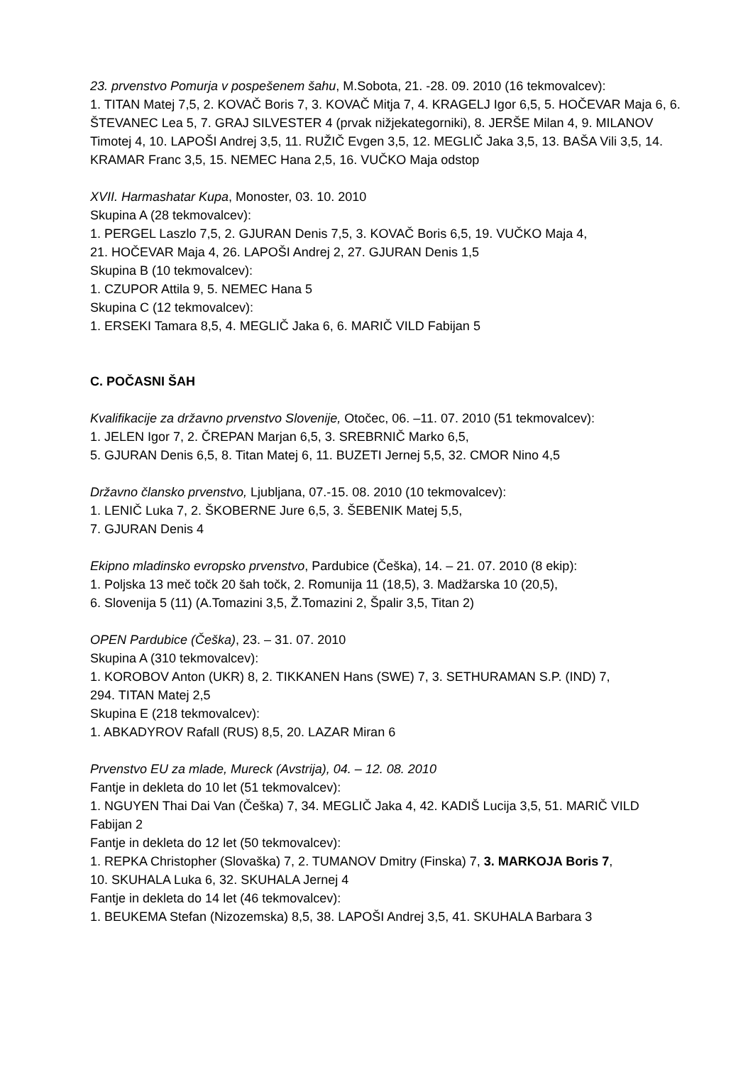23. prvenstvo Pomurja v pospešenem šahu, M.Sobota, 21. -28. 09. 2010 (16 tekmovalcev):
1. TITAN Matej 7,5, 2. KOVAČ Boris 7, 3. KOVAČ Mitja 7, 4. KRAGELJ Igor 6,5, 5. HOČEVAR Maja 6, 6. ŠTEVANEC Lea 5, 7. GRAJ SILVESTER 4 (prvak nižjekategorniki), 8. JERŠE Milan 4, 9. MILANOV Timotej 4, 10. LAPOŠI Andrej 3,5, 11. RUŽIČ Evgen 3,5, 12. MEGLIČ Jaka 3,5, 13. BAŠA Vili 3,5, 14. KRAMAR Franc 3,5, 15. NEMEC Hana 2,5, 16. VUČKO Maja odstop
XVII. Harmashatar Kupa, Monoster, 03. 10. 2010
Skupina A (28 tekmovalcev):
1. PERGEL Laszlo 7,5, 2. GJURAN Denis 7,5, 3. KOVAČ Boris 6,5, 19. VUČKO Maja 4,
21. HOČEVAR Maja 4, 26. LAPOŠI Andrej 2, 27. GJURAN Denis 1,5
Skupina B (10 tekmovalcev):
1. CZUPOR Attila 9, 5. NEMEC Hana 5
Skupina C (12 tekmovalcev):
1. ERSEKI Tamara 8,5, 4. MEGLIČ Jaka 6, 6. MARIČ VILD Fabijan 5
C. POČASNI ŠAH
Kvalifikacije za državno prvenstvo Slovenije, Otočec, 06. –11. 07. 2010 (51 tekmovalcev):
1. JELEN Igor 7, 2. ČREPAN Marjan 6,5, 3. SREBRNIČ Marko 6,5,
5. GJURAN Denis 6,5, 8. Titan Matej 6, 11. BUZETI Jernej 5,5, 32. CMOR Nino 4,5
Državno člansko prvenstvo, Ljubljana, 07.-15. 08. 2010 (10 tekmovalcev):
1. LENIČ Luka 7, 2. ŠKOBERNE Jure 6,5, 3. ŠEBENIK Matej 5,5,
7. GJURAN Denis 4
Ekipno mladinsko evropsko prvenstvo, Pardubice (Češka), 14. – 21. 07. 2010 (8 ekip):
1. Poljska 13 meč točk 20 šah točk, 2. Romunija 11 (18,5), 3. Madžarska 10 (20,5),
6. Slovenija 5 (11) (A.Tomazini 3,5, Ž.Tomazini 2, Špalir 3,5, Titan 2)
OPEN Pardubice (Češka), 23. – 31. 07. 2010
Skupina A (310 tekmovalcev):
1. KOROBOV Anton (UKR) 8, 2. TIKKANEN Hans (SWE) 7, 3. SETHURAMAN S.P. (IND) 7,
294. TITAN Matej 2,5
Skupina E (218 tekmovalcev):
1. ABKADYROV Rafall (RUS) 8,5, 20. LAZAR Miran 6
Prvenstvo EU za mlade, Mureck (Avstrija), 04. – 12. 08. 2010
Fantje in dekleta do 10 let (51 tekmovalcev):
1. NGUYEN Thai Dai Van (Češka) 7, 34. MEGLIČ Jaka 4, 42. KADIŠ Lucija 3,5, 51. MARIČ VILD Fabijan 2
Fantje in dekleta do 12 let (50 tekmovalcev):
1. REPKA Christopher (Slovaška) 7, 2. TUMANOV Dmitry (Finska) 7, 3. MARKOJA Boris 7,
10. SKUHALA Luka 6, 32. SKUHALA Jernej 4
Fantje in dekleta do 14 let (46 tekmovalcev):
1. BEUKEMA Stefan (Nizozemska) 8,5, 38. LAPOŠI Andrej 3,5, 41. SKUHALA Barbara 3